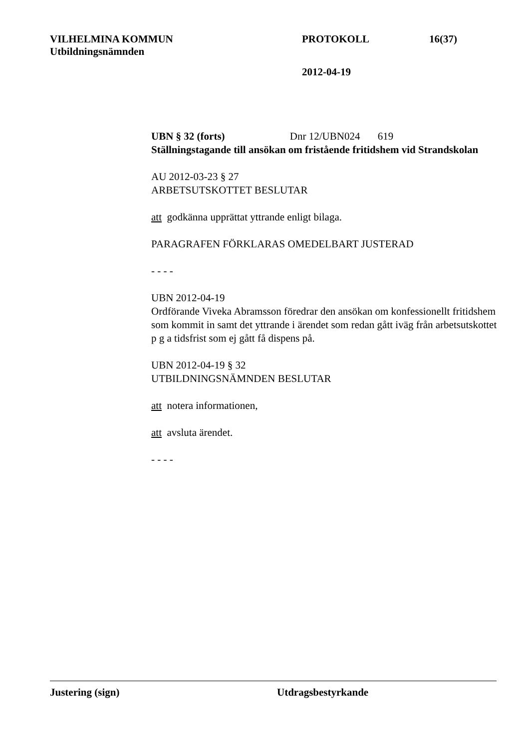VILHELMINA KOMMUN PROTOKOLL 16(37)
Utbildningsnämnden
2012-04-19
UBN § 32 (forts) Dnr 12/UBN024 619
Ställningstagande till ansökan om fristående fritidshem vid Strandskolan
AU 2012-03-23 § 27
ARBETSUTSKOTTET BESLUTAR
att godkänna upprättat yttrande enligt bilaga.
PARAGRAFEN FÖRKLARAS OMEDELBART JUSTERAD
- - - -
UBN 2012-04-19
Ordförande Viveka Abramsson föredrar den ansökan om konfessionellt fritidshem som kommit in samt det yttrande i ärendet som redan gått iväg från arbetsutskottet p g a tidsfrist som ej gått få dispens på.
UBN 2012-04-19 § 32
UTBILDNINGSNÄMNDEN BESLUTAR
att notera informationen,
att avsluta ärendet.
- - - -
Justering (sign) Utdragsbestyrkande